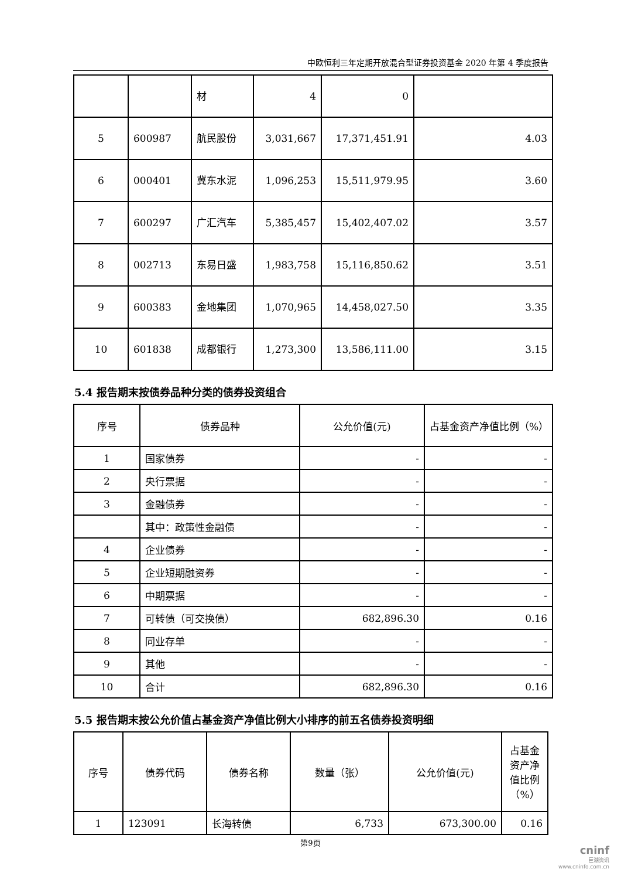中欧恒利三年定期开放混合型证券投资基金 2020 年第 4 季度报告
| | | 材 | 4 | 0 | |
| 5 | 600987 | 航民股份 | 3,031,667 | 17,371,451.91 | 4.03 |
| 6 | 000401 | 冀东水泥 | 1,096,253 | 15,511,979.95 | 3.60 |
| 7 | 600297 | 广汇汽车 | 5,385,457 | 15,402,407.02 | 3.57 |
| 8 | 002713 | 东易日盛 | 1,983,758 | 15,116,850.62 | 3.51 |
| 9 | 600383 | 金地集团 | 1,070,965 | 14,458,027.50 | 3.35 |
| 10 | 601838 | 成都银行 | 1,273,300 | 13,586,111.00 | 3.15 |
5.4 报告期末按债券品种分类的债券投资组合
| 序号 | 债券品种 | 公允价值(元) | 占基金资产净值比例（%） |
| --- | --- | --- | --- |
| 1 | 国家债券 | - | - |
| 2 | 央行票据 | - | - |
| 3 | 金融债券 | - | - |
| | 其中：政策性金融债 | - | - |
| 4 | 企业债券 | - | - |
| 5 | 企业短期融资券 | - | - |
| 6 | 中期票据 | - | - |
| 7 | 可转债（可交换债） | 682,896.30 | 0.16 |
| 8 | 同业存单 | - | - |
| 9 | 其他 | - | - |
| 10 | 合计 | 682,896.30 | 0.16 |
5.5 报告期末按公允价值占基金资产净值比例大小排序的前五名债券投资明细
| 序号 | 债券代码 | 债券名称 | 数量（张） | 公允价值(元) | 占基金资产净值比例（%） |
| --- | --- | --- | --- | --- | --- |
| 1 | 123091 | 长海转债 | 6,733 | 673,300.00 | 0.16 |
第9页
cninf
巨潮资讯
www.cninfo.com.cn